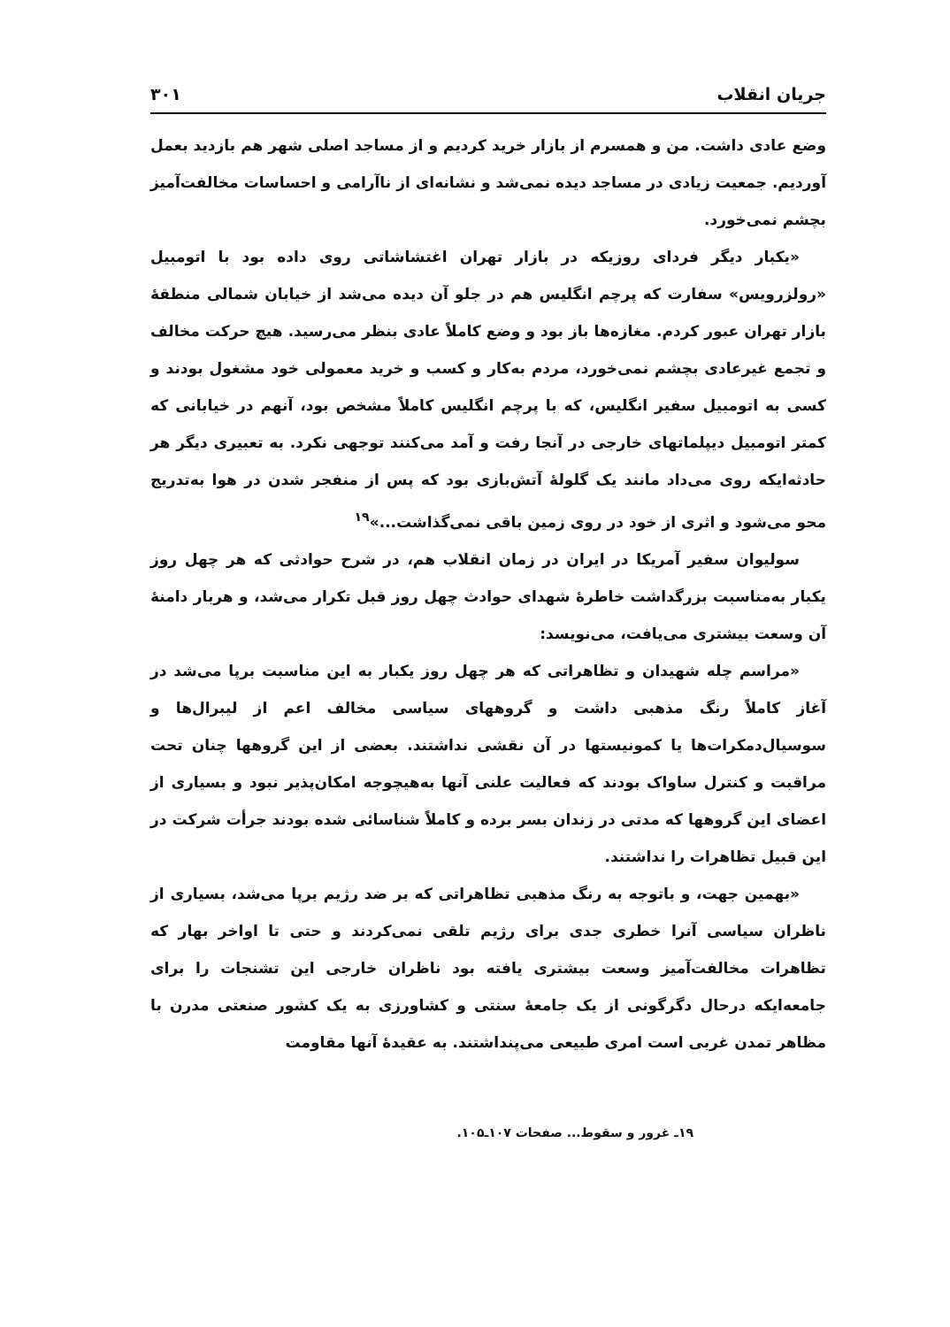جریان انقلاب ۳۰۱
وضع عادی داشت. من و همسرم از بازار خرید کردیم و از مساجد اصلی شهر هم بازدید بعمل آوردیم. جمعیت زیادی در مساجد دیده نمی‌شد و نشانه‌ای از ناآرامی و احساسات مخالفت‌آمیز بچشم نمی‌خورد.
«یکبار دیگر فردای روزیکه در بازار تهران اغتشاشاتی روی داده بود با اتومبیل «رولزرویس» سفارت که پرچم انگلیس هم در جلو آن دیده می‌شد از خیابان شمالی منطقهٔ بازار تهران عبور کردم. مغازه‌ها باز بود و وضع کاملاً عادی بنظر می‌رسید. هیچ حرکت مخالف و تجمع غیرعادی بچشم نمی‌خورد، مردم به‌کار و کسب و خرید معمولی خود مشغول بودند و کسی به اتومبیل سفیر انگلیس، که با پرچم انگلیس کاملاً مشخص بود، آنهم در خیابانی که کمتر اتومبیل دیپلماتهای خارجی در آنجا رفت و آمد می‌کنند توجهی نکرد. به تعبیری دیگر هر حادثه‌ایکه روی می‌داد مانند یک گلولهٔ آتش‌بازی بود که پس از منفجر شدن در هوا به‌تدریج محو می‌شود و اثری از خود در روی زمین باقی نمی‌گذاشت...»<sup>۱۹</sup>
سولیوان سفیر آمریکا در ایران در زمان انقلاب هم، در شرح حوادثی که هر چهل روز یکبار به‌مناسبت بزرگداشت خاطرهٔ شهدای حوادث چهل روز قبل تکرار می‌شد، و هربار دامنهٔ آن وسعت بیشتری می‌یافت، می‌نویسد:
«مراسم چله شهیدان و تظاهراتی که هر چهل روز یکبار به این مناسبت برپا می‌شد در آغاز کاملاً رنگ مذهبی داشت و گروههای سیاسی مخالف اعم از لیبرال‌ها و سوسیال‌دمکرات‌ها یا کمونیستها در آن نقشی نداشتند. بعضی از این گروهها چنان تحت مراقبت و کنترل ساواک بودند که فعالیت علنی آنها به‌هیچوجه امکان‌پذیر نبود و بسیاری از اعضای این گروهها که مدتی در زندان بسر برده و کاملاً شناسائی شده بودند جرأت شرکت در این قبیل تظاهرات را نداشتند.
«بهمین جهت، و باتوجه به رنگ مذهبی تظاهراتی که بر ضد رژیم برپا می‌شد، بسیاری از ناظران سیاسی آنرا خطری جدی برای رژیم تلقی نمی‌کردند و حتی تا اواخر بهار که تظاهرات مخالفت‌آمیز وسعت بیشتری یافته بود ناظران خارجی این تشنجات را برای جامعه‌ایکه درحال دگرگونی از یک جامعهٔ سنتی و کشاورزی به یک کشور صنعتی مدرن با مظاهر تمدن غربی است امری طبیعی می‌پنداشتند. به عقیدهٔ آنها مقاومت
۱۹ـ غرور و سقوط... صفحات ۱۰۷ـ۱۰۵.